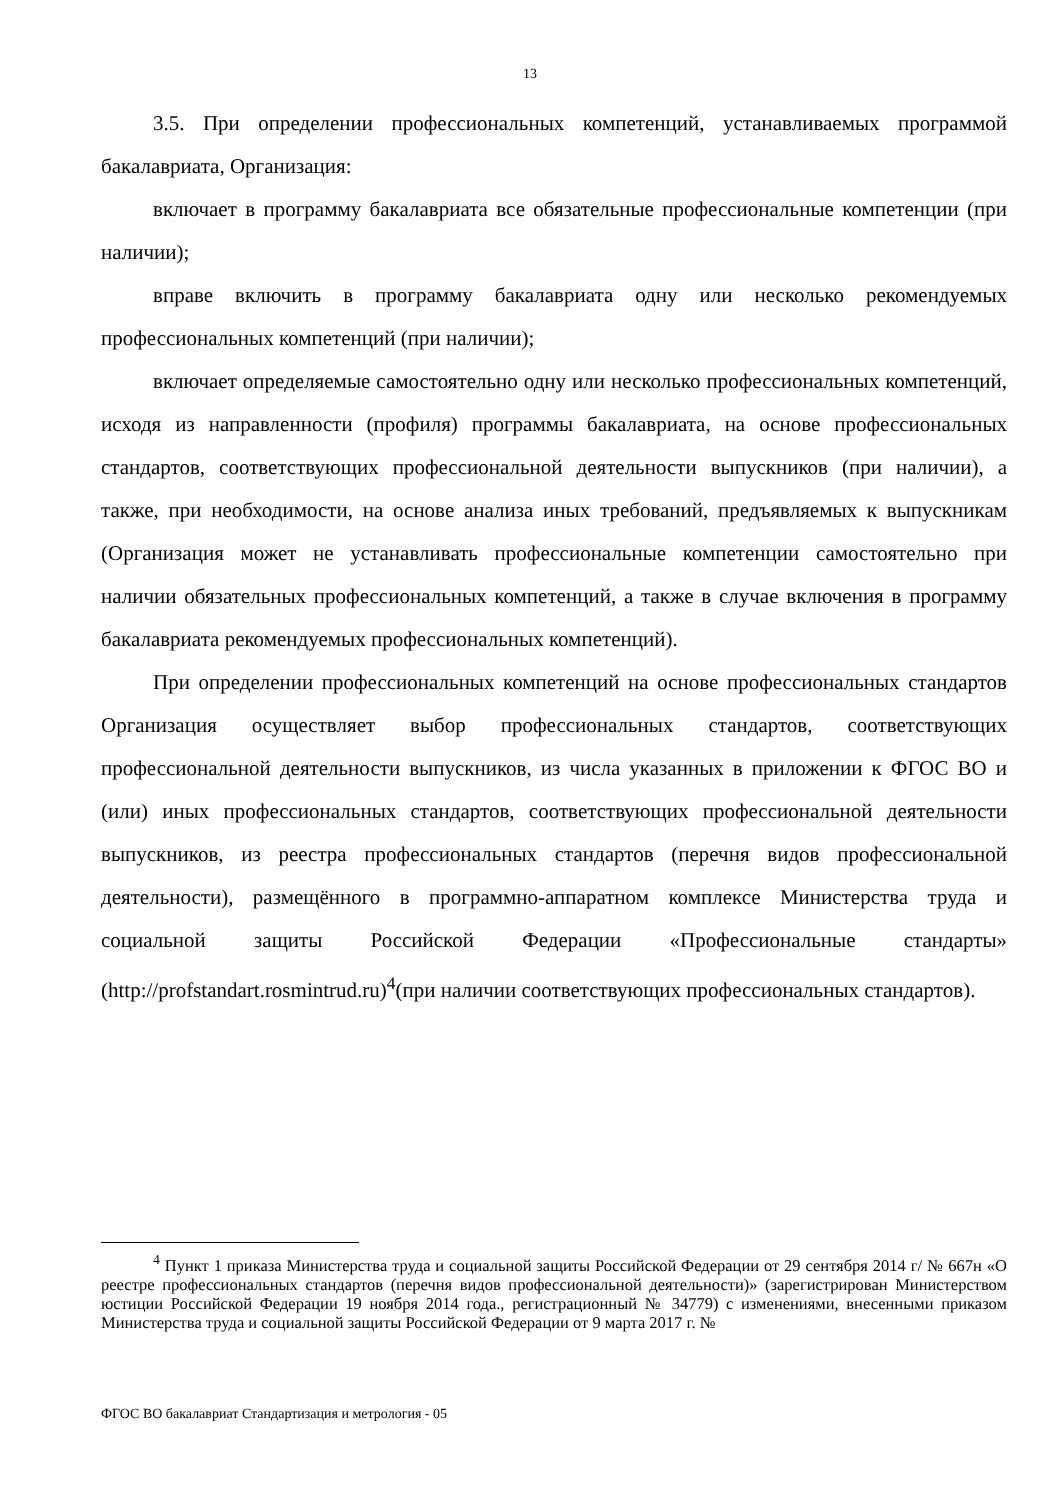13
3.5. При определении профессиональных компетенций, устанавливаемых программой бакалавриата, Организация:
включает в программу бакалавриата все обязательные профессиональные компетенции (при наличии);
вправе включить в программу бакалавриата одну или несколько рекомендуемых профессиональных компетенций (при наличии);
включает определяемые самостоятельно одну или несколько профессиональных компетенций, исходя из направленности (профиля) программы бакалавриата, на основе профессиональных стандартов, соответствующих профессиональной деятельности выпускников (при наличии), а также, при необходимости, на основе анализа иных требований, предъявляемых к выпускникам (Организация может не устанавливать профессиональные компетенции самостоятельно при наличии обязательных профессиональных компетенций, а также в случае включения в программу бакалавриата рекомендуемых профессиональных компетенций).
При определении профессиональных компетенций на основе профессиональных стандартов Организация осуществляет выбор профессиональных стандартов, соответствующих профессиональной деятельности выпускников, из числа указанных в приложении к ФГОС ВО и (или) иных профессиональных стандартов, соответствующих профессиональной деятельности выпускников, из реестра профессиональных стандартов (перечня видов профессиональной деятельности), размещённого в программно-аппаратном комплексе Министерства труда и социальной защиты Российской Федерации «Профессиональные стандарты» (http://profstandart.rosmintrud.ru)<sup>4</sup>(при наличии соответствующих профессиональных стандартов).
<sup>4</sup> Пункт 1 приказа Министерства труда и социальной защиты Российской Федерации от 29 сентября 2014 г/ № 667н «О реестре профессиональных стандартов (перечня видов профессиональной деятельности)» (зарегистрирован Министерством юстиции Российской Федерации 19 ноября 2014 года., регистрационный № 34779) с изменениями, внесенными приказом Министерства труда и социальной защиты Российской Федерации от 9 марта 2017 г. №
ФГОС ВО бакалавриат Стандартизация и метрология - 05